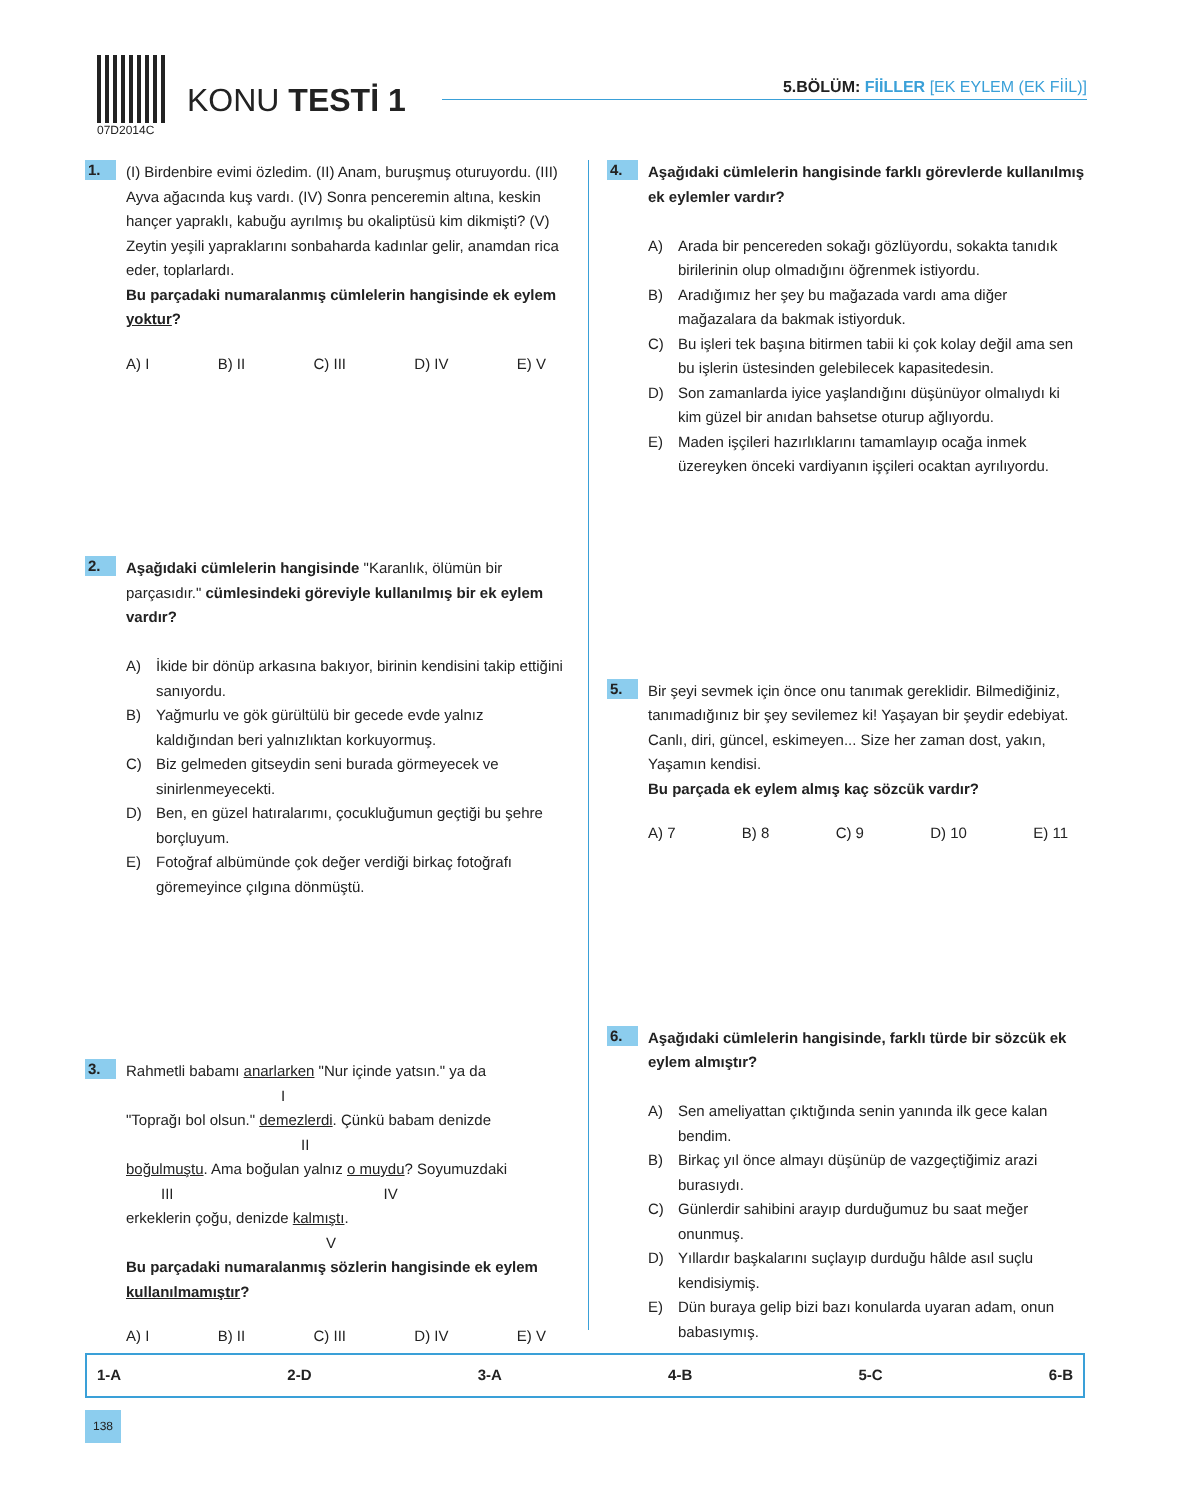07D2014C
KONU TESTİ 1
5.BÖLÜM: FİİLLER [EK EYLEM (EK FİİL)]
1.
(I) Birdenbire evimi özledim. (II) Anam, buruşmuş oturuyordu. (III) Ayva ağacında kuş vardı. (IV) Sonra penceremin altına, keskin hançer yapraklı, kabuğu ayrılmış bu okaliptüsü kim dikmişti? (V) Zeytin yeşili yapraklarını sonbaharda kadınlar gelir, anamdan rica eder, toplarlardı.
Bu parçadaki numaralanmış cümlelerin hangisinde ek eylem yoktur?
A) I B) II C) III D) IV E) V
2.
Aşağıdaki cümlelerin hangisinde "Karanlık, ölümün bir parçasıdır." cümlesindeki göreviyle kullanılmış bir ek eylem vardır?
A) İkide bir dönüp arkasına bakıyor, birinin kendisini takip ettiğini sanıyordu.
B) Yağmurlu ve gök gürültülü bir gecede evde yalnız kaldığından beri yalnızlıktan korkuyormuş.
C) Biz gelmeden gitseydin seni burada görmeyecek ve sinirlenmeyecekti.
D) Ben, en güzel hatıralarımı, çocukluğumun geçtiği bu şehre borçluyum.
E) Fotoğraf albümünde çok değer verdiği birkaç fotoğrafı göremeyince çılgına dönmüştü.
3.
Rahmetli babamı anarlarken "Nur içinde yatsın." ya da
I
"Toprağı bol olsun." demezlerdi. Çünkü babam denizde
II
boğulmuştu. Ama boğulan yalnız o muydu? Soyumuzdaki
III IV
erkeklerin çoğu, denizde kalmıştı.
V
Bu parçadaki numaralanmış sözlerin hangisinde ek eylem kullanılmamıştır?
A) I B) II C) III D) IV E) V
4.
Aşağıdaki cümlelerin hangisinde farklı görevlerde kullanılmış ek eylemler vardır?
A) Arada bir pencereden sokağı gözlüyordu, sokakta tanıdık birilerinin olup olmadığını öğrenmek istiyordu.
B) Aradığımız her şey bu mağazada vardı ama diğer mağazalara da bakmak istiyorduk.
C) Bu işleri tek başına bitirmen tabii ki çok kolay değil ama sen bu işlerin üstesinden gelebilecek kapasitedesin.
D) Son zamanlarda iyice yaşlandığını düşünüyor olmalıydı ki kim güzel bir anıdan bahsetse oturup ağlıyordu.
E) Maden işçileri hazırlıklarını tamamlayıp ocağa inmek üzereyken önceki vardiyanın işçileri ocaktan ayrılıyordu.
5.
Bir şeyi sevmek için önce onu tanımak gereklidir. Bilmediğiniz, tanımadığınız bir şey sevilemez ki! Yaşayan bir şeydir edebiyat. Canlı, diri, güncel, eskimeyen... Size her zaman dost, yakın, Yaşamın kendisi.
Bu parçada ek eylem almış kaç sözcük vardır?
A) 7 B) 8 C) 9 D) 10 E) 11
6.
Aşağıdaki cümlelerin hangisinde, farklı türde bir sözcük ek eylem almıştır?
A) Sen ameliyattan çıktığında senin yanında ilk gece kalan bendim.
B) Birkaç yıl önce almayı düşünüp de vazgeçtiğimiz arazi burasıydı.
C) Günlerdir sahibini arayıp durduğumuz bu saat meğer onunmuş.
D) Yıllardır başkalarını suçlayıp durduğu hâlde asıl suçlu kendisiymiş.
E) Dün buraya gelip bizi bazı konularda uyaran adam, onun babasıymış.
1-A 2-D 3-A 4-B 5-C 6-B
138